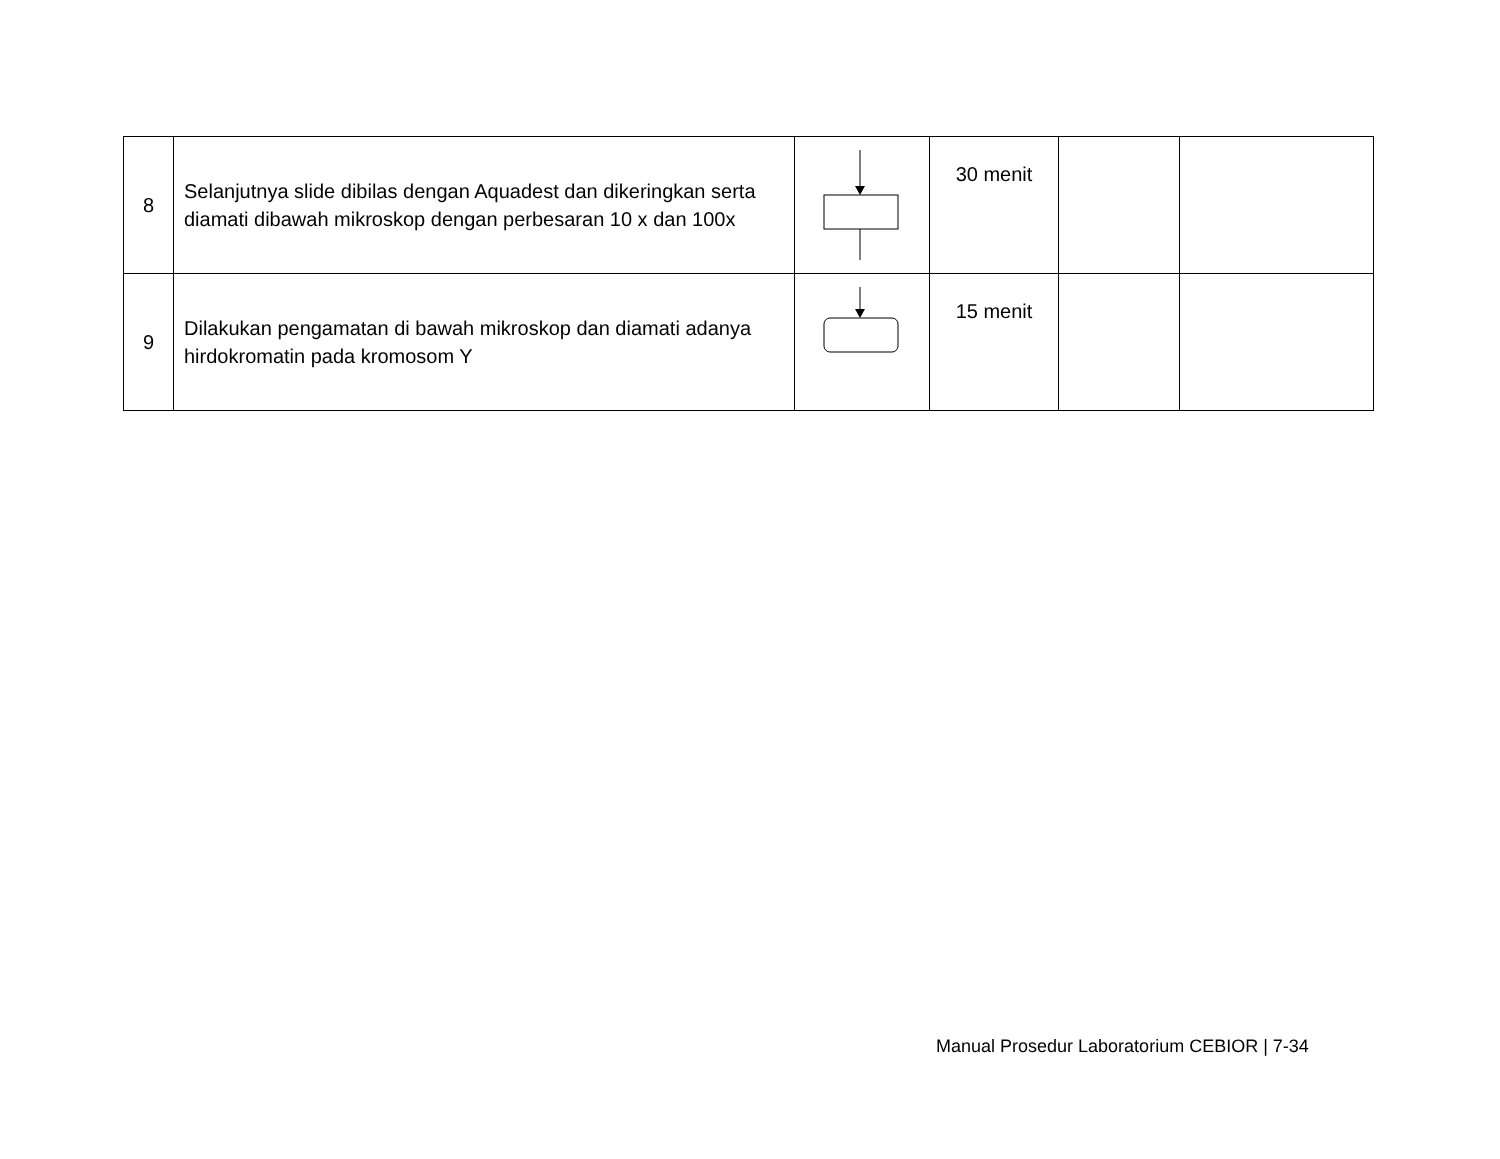| 8 | Selanjutnya slide dibilas dengan Aquadest dan dikeringkan serta diamati dibawah mikroskop dengan perbesaran 10 x dan 100x | | 30 menit | | |
| 9 | Dilakukan pengamatan di bawah mikroskop dan diamati adanya hirdokromatin pada kromosom Y | | 15 menit | | |
Manual Prosedur Laboratorium CEBIOR | 7-34